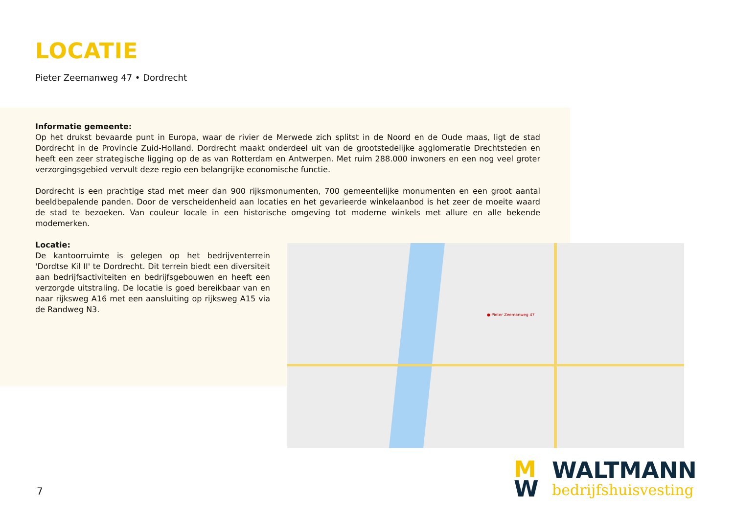LOCATIE
Pieter Zeemanweg 47 • Dordrecht
Informatie gemeente:
Op het drukst bevaarde punt in Europa, waar de rivier de Merwede zich splitst in de Noord en de Oude maas, ligt de stad Dordrecht in de Provincie Zuid-Holland. Dordrecht maakt onderdeel uit van de grootstedelijke agglomeratie Drechtsteden en heeft een zeer strategische ligging op de as van Rotterdam en Antwerpen. Met ruim 288.000 inwoners en een nog veel groter verzorgingsgebied vervult deze regio een belangrijke economische functie.
Dordrecht is een prachtige stad met meer dan 900 rijksmonumenten, 700 gemeentelijke monumenten en een groot aantal beeldbepalende panden. Door de verscheidenheid aan locaties en het gevarieerde winkelaanbod is het zeer de moeite waard de stad te bezoeken. Van couleur locale in een historische omgeving tot moderne winkels met allure en alle bekende modemerken.
Locatie:
De kantoorruimte is gelegen op het bedrijventerrein 'Dordtse Kil II' te Dordrecht. Dit terrein biedt een diversiteit aan bedrijfsactiviteiten en bedrijfsgebouwen en heeft een verzorgde uitstraling. De locatie is goed bereikbaar van en naar rijksweg A16 met een aansluiting op rijksweg A15 via de Randweg N3.
● Pieter Zeemanweg 47
7
M
W
WALTMANN
bedrijfshuisvesting